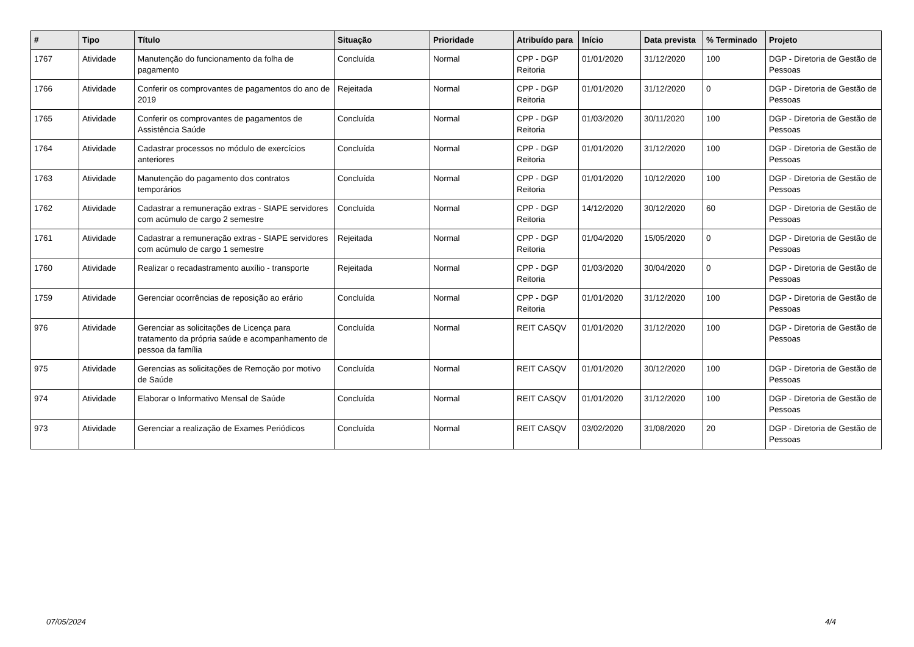| # | Tipo | Título | Situação | Prioridade | Atribuído para | Início | Data prevista | % Terminado | Projeto |
| --- | --- | --- | --- | --- | --- | --- | --- | --- | --- |
| 1767 | Atividade | Manutenção do funcionamento da folha de pagamento | Concluída | Normal | CPP - DGP Reitoria | 01/01/2020 | 31/12/2020 | 100 | DGP - Diretoria de Gestão de Pessoas |
| 1766 | Atividade | Conferir os comprovantes de pagamentos do ano de 2019 | Rejeitada | Normal | CPP - DGP Reitoria | 01/01/2020 | 31/12/2020 | 0 | DGP - Diretoria de Gestão de Pessoas |
| 1765 | Atividade | Conferir os comprovantes de pagamentos de Assistência Saúde | Concluída | Normal | CPP - DGP Reitoria | 01/03/2020 | 30/11/2020 | 100 | DGP - Diretoria de Gestão de Pessoas |
| 1764 | Atividade | Cadastrar processos no módulo de exercícios anteriores | Concluída | Normal | CPP - DGP Reitoria | 01/01/2020 | 31/12/2020 | 100 | DGP - Diretoria de Gestão de Pessoas |
| 1763 | Atividade | Manutenção do pagamento dos contratos temporários | Concluída | Normal | CPP - DGP Reitoria | 01/01/2020 | 10/12/2020 | 100 | DGP - Diretoria de Gestão de Pessoas |
| 1762 | Atividade | Cadastrar a remuneração extras - SIAPE servidores com acúmulo de cargo 2 semestre | Concluída | Normal | CPP - DGP Reitoria | 14/12/2020 | 30/12/2020 | 60 | DGP - Diretoria de Gestão de Pessoas |
| 1761 | Atividade | Cadastrar a remuneração extras - SIAPE servidores com acúmulo de cargo 1 semestre | Rejeitada | Normal | CPP - DGP Reitoria | 01/04/2020 | 15/05/2020 | 0 | DGP - Diretoria de Gestão de Pessoas |
| 1760 | Atividade | Realizar o recadastramento auxílio - transporte | Rejeitada | Normal | CPP - DGP Reitoria | 01/03/2020 | 30/04/2020 | 0 | DGP - Diretoria de Gestão de Pessoas |
| 1759 | Atividade | Gerenciar ocorrências de reposição ao erário | Concluída | Normal | CPP - DGP Reitoria | 01/01/2020 | 31/12/2020 | 100 | DGP - Diretoria de Gestão de Pessoas |
| 976 | Atividade | Gerenciar as solicitações de Licença para tratamento da própria saúde e acompanhamento de pessoa da família | Concluída | Normal | REIT CASQV | 01/01/2020 | 31/12/2020 | 100 | DGP - Diretoria de Gestão de Pessoas |
| 975 | Atividade | Gerencias as solicitações de Remoção por motivo de Saúde | Concluída | Normal | REIT CASQV | 01/01/2020 | 30/12/2020 | 100 | DGP - Diretoria de Gestão de Pessoas |
| 974 | Atividade | Elaborar o Informativo Mensal de Saúde | Concluída | Normal | REIT CASQV | 01/01/2020 | 31/12/2020 | 100 | DGP - Diretoria de Gestão de Pessoas |
| 973 | Atividade | Gerenciar a realização de Exames Periódicos | Concluída | Normal | REIT CASQV | 03/02/2020 | 31/08/2020 | 20 | DGP - Diretoria de Gestão de Pessoas |
07/05/2024 4/4